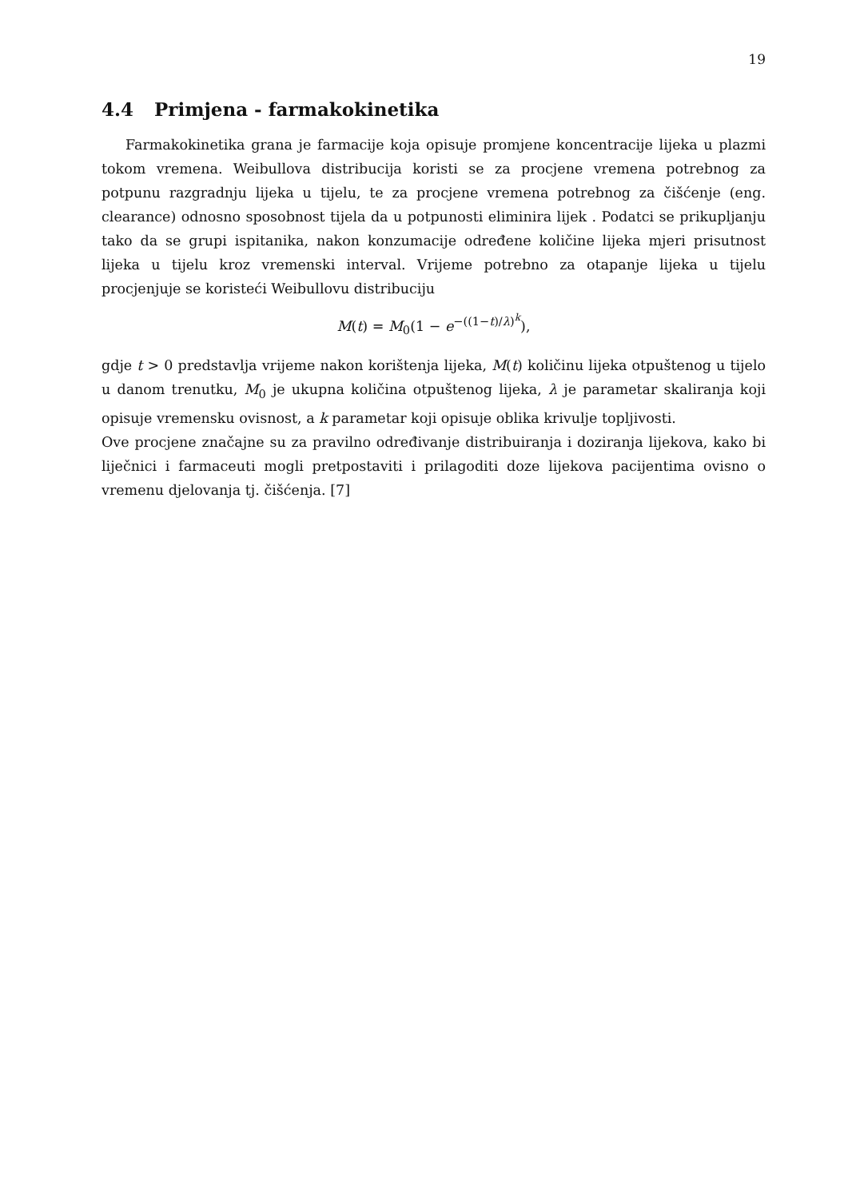19
4.4 Primjena - farmakokinetika
Farmakokinetika grana je farmacije koja opisuje promjene koncentracije lijeka u plazmi tokom vremena. Weibullova distribucija koristi se za procjene vremena potrebnog za potpunu razgradnju lijeka u tijelu, te za procjene vremena potrebnog za čišćenje (eng. clearance) odnosno sposobnost tijela da u potpunosti eliminira lijek . Podatci se prikupljanju tako da se grupi ispitanika, nakon konzumacije određene količine lijeka mjeri prisutnost lijeka u tijelu kroz vremenski interval. Vrijeme potrebno za otapanje lijeka u tijelu procjenjuje se koristeći Weibullovu distribuciju
M(t) = M<sub>0</sub>(1 − e<sup>−((1−t)/λ)<sup>k</sup></sup>),
gdje t > 0 predstavlja vrijeme nakon korištenja lijeka, M(t) količinu lijeka otpuštenog u tijelo u danom trenutku, M<sub>0</sub> je ukupna količina otpuštenog lijeka, λ je parametar skaliranja koji opisuje vremensku ovisnost, a k parametar koji opisuje oblika krivulje topljivosti.
Ove procjene značajne su za pravilno određivanje distribuiranja i doziranja lijekova, kako bi liječnici i farmaceuti mogli pretpostaviti i prilagoditi doze lijekova pacijentima ovisno o vremenu djelovanja tj. čišćenja. [7]